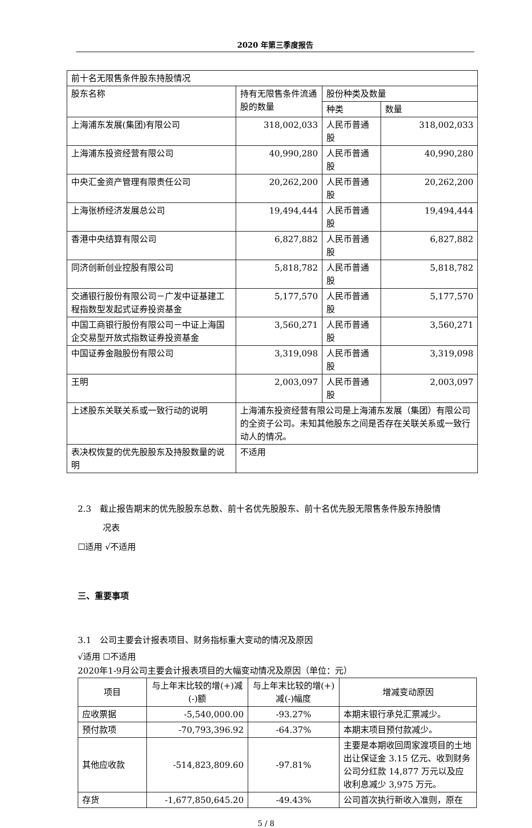2020 年第三季度报告
| 前十名无限售条件股东持股情况 | | | |
| 股东名称 | 持有无限售条件流通股的数量 | 股份种类及数量 | |
| | | 种类 | 数量 |
| 上海浦东发展(集团)有限公司 | 318,002,033 | 人民币普通股 | 318,002,033 |
| 上海浦东投资经营有限公司 | 40,990,280 | 人民币普通股 | 40,990,280 |
| 中央汇金资产管理有限责任公司 | 20,262,200 | 人民币普通股 | 20,262,200 |
| 上海张桥经济发展总公司 | 19,494,444 | 人民币普通股 | 19,494,444 |
| 香港中央结算有限公司 | 6,827,882 | 人民币普通股 | 6,827,882 |
| 同济创新创业控股有限公司 | 5,818,782 | 人民币普通股 | 5,818,782 |
| 交通银行股份有限公司－广发中证基建工程指数型发起式证券投资基金 | 5,177,570 | 人民币普通股 | 5,177,570 |
| 中国工商银行股份有限公司－中证上海国企交易型开放式指数证券投资基金 | 3,560,271 | 人民币普通股 | 3,560,271 |
| 中国证券金融股份有限公司 | 3,319,098 | 人民币普通股 | 3,319,098 |
| 王明 | 2,003,097 | 人民币普通股 | 2,003,097 |
| 上述股东关联关系或一致行动的说明 | 上海浦东投资经营有限公司是上海浦东发展（集团）有限公司的全资子公司。未知其他股东之间是否存在关联关系或一致行动人的情况。 | | |
| 表决权恢复的优先股股东及持股数量的说明 | 不适用 | | |
2.3　截止报告期末的优先股股东总数、前十名优先股股东、前十名优先股无限售条件股东持股情
况表
☐适用 √不适用
三、重要事项
3.1　公司主要会计报表项目、财务指标重大变动的情况及原因
√适用 ☐不适用
2020年1-9月公司主要会计报表项目的大幅变动情况及原因（单位：元）
| 项目 | 与上年末比较的增(+)减(-)额 | 与上年末比较的增(+)减(-)幅度 | 增减变动原因 |
| 应收票据 | -5,540,000.00 | -93.27% | 本期末银行承兑汇票减少。 |
| 预付款项 | -70,793,396.92 | -64.37% | 本期末项目预付款减少。 |
| 其他应收款 | -514,823,809.60 | -97.81% | 主要是本期收回周家渡项目的土地出让保证金 3.15 亿元、收到财务公司分红款 14,877 万元以及应收利息减少 3,975 万元。 |
| 存货 | -1,677,850,645.20 | -49.43% | 公司首次执行新收入准则，原在 |
5 / 8